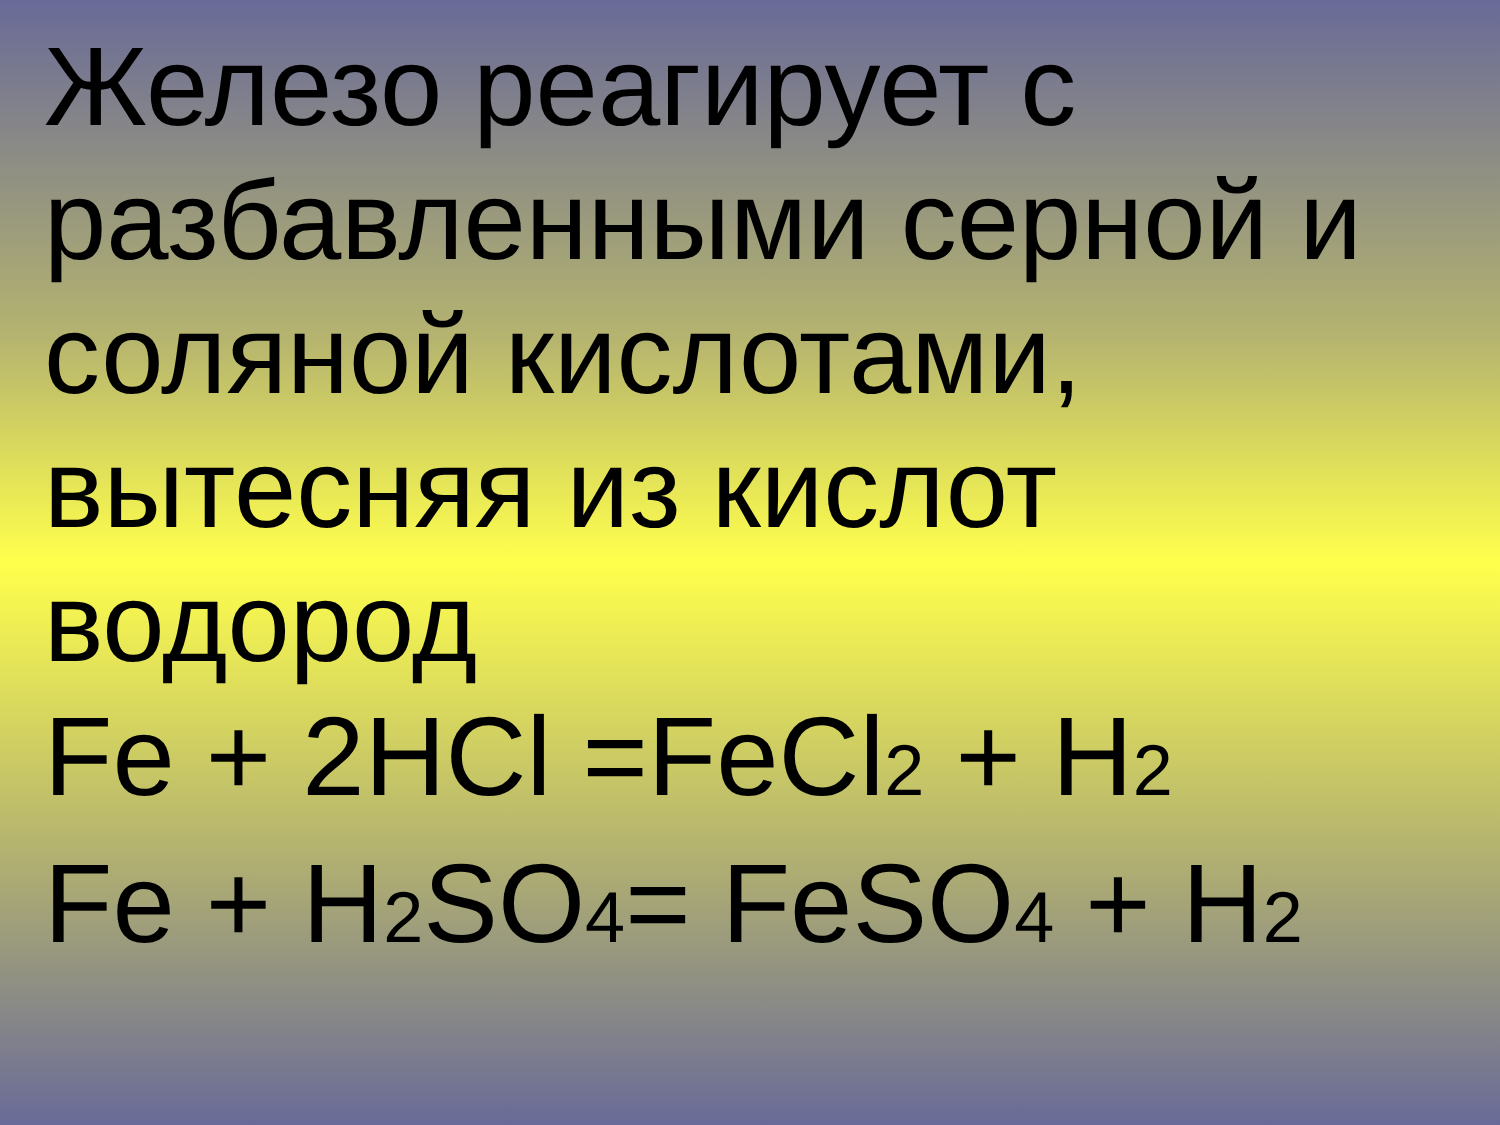Железо реагирует с разбавленными серной и соляной кислотами, вытесняя из кислот водород
Fe + 2HCl =FeCl2 + H2
Fe + H2 SO4= FeSO4 + H2